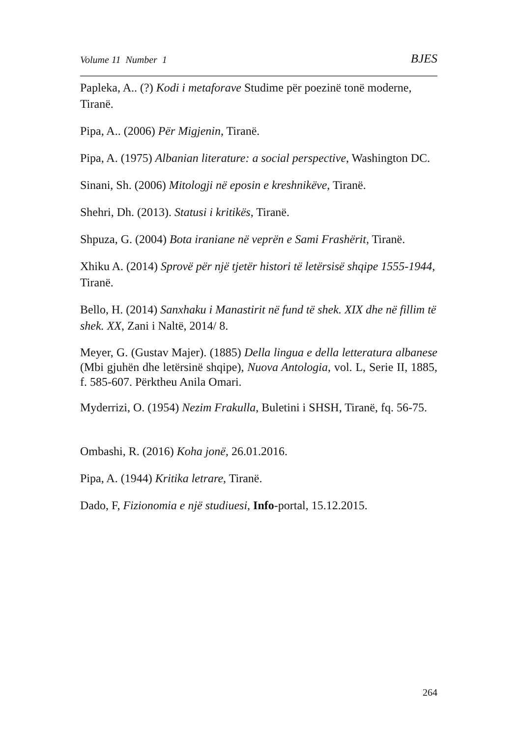Volume 11 Number 1 BJES
Papleka, A.. (?) Kodi i metaforave Studime për poezinë tonë moderne, Tiranë.
Pipa, A.. (2006) Për Migjenin, Tiranë.
Pipa, A. (1975) Albanian literature: a social perspective, Washington DC.
Sinani, Sh. (2006) Mitologji në eposin e kreshnikëve, Tiranë.
Shehri, Dh. (2013). Statusi i kritikës, Tiranë.
Shpuza, G. (2004) Bota iraniane në veprën e Sami Frashërit, Tiranë.
Xhiku A. (2014) Sprovë për një tjetër histori të letërsisë shqipe 1555-1944, Tiranë.
Bello, H. (2014) Sanxhaku i Manastirit në fund të shek. XIX dhe në fillim të shek. XX, Zani i Naltë, 2014/ 8.
Meyer, G. (Gustav Majer). (1885) Della lingua e della letteratura albanese (Mbi gjuhën dhe letërsinë shqipe), Nuova Antologia, vol. L, Serie II, 1885, f. 585-607. Përktheu Anila Omari.
Myderrizi, O. (1954) Nezim Frakulla, Buletini i SHSH, Tiranë, fq. 56-75.
Ombashi, R. (2016) Koha jonë, 26.01.2016.
Pipa, A. (1944) Kritika letrare, Tiranë.
Dado, F, Fizionomia e një studiuesi, Info-portal, 15.12.2015.
264